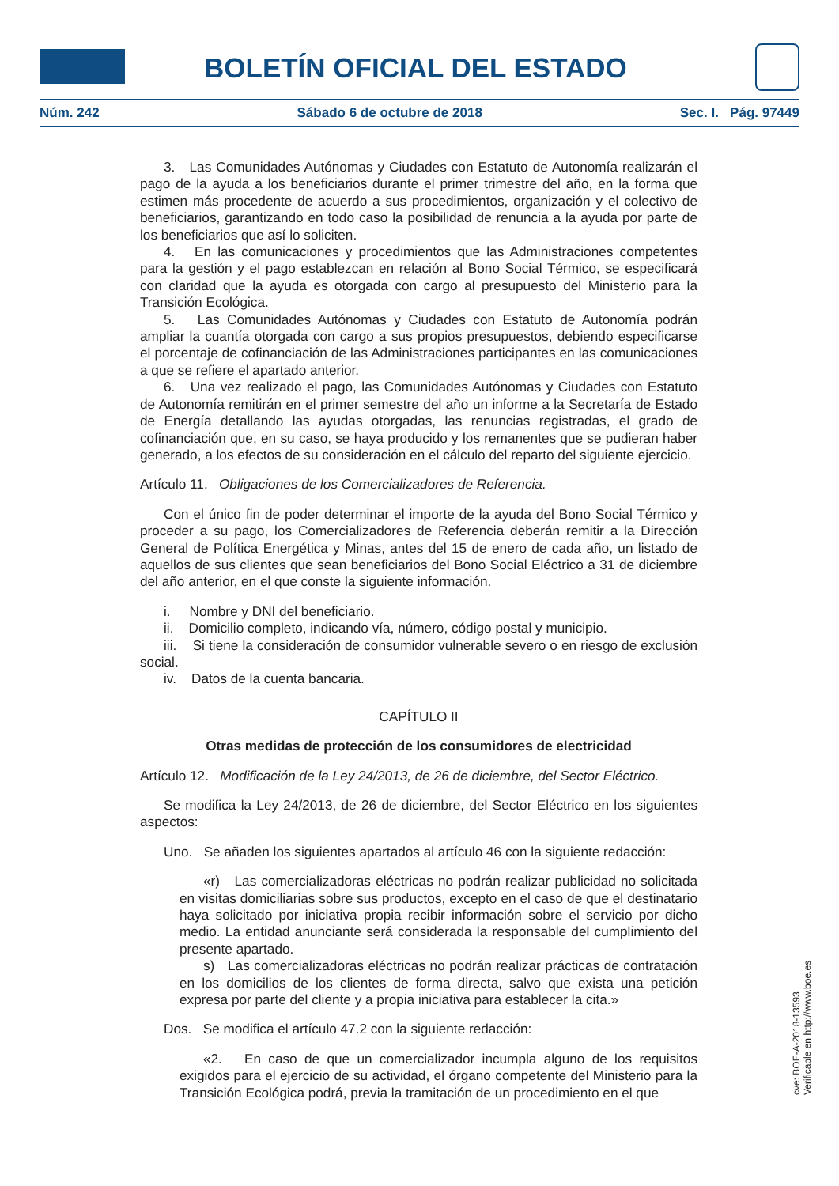BOLETÍN OFICIAL DEL ESTADO
Núm. 242 Sábado 6 de octubre de 2018 Sec. I. Pág. 97449
3. Las Comunidades Autónomas y Ciudades con Estatuto de Autonomía realizarán el pago de la ayuda a los beneficiarios durante el primer trimestre del año, en la forma que estimen más procedente de acuerdo a sus procedimientos, organización y el colectivo de beneficiarios, garantizando en todo caso la posibilidad de renuncia a la ayuda por parte de los beneficiarios que así lo soliciten.
4. En las comunicaciones y procedimientos que las Administraciones competentes para la gestión y el pago establezcan en relación al Bono Social Térmico, se especificará con claridad que la ayuda es otorgada con cargo al presupuesto del Ministerio para la Transición Ecológica.
5. Las Comunidades Autónomas y Ciudades con Estatuto de Autonomía podrán ampliar la cuantía otorgada con cargo a sus propios presupuestos, debiendo especificarse el porcentaje de cofinanciación de las Administraciones participantes en las comunicaciones a que se refiere el apartado anterior.
6. Una vez realizado el pago, las Comunidades Autónomas y Ciudades con Estatuto de Autonomía remitirán en el primer semestre del año un informe a la Secretaría de Estado de Energía detallando las ayudas otorgadas, las renuncias registradas, el grado de cofinanciación que, en su caso, se haya producido y los remanentes que se pudieran haber generado, a los efectos de su consideración en el cálculo del reparto del siguiente ejercicio.
Artículo 11. Obligaciones de los Comercializadores de Referencia.
Con el único fin de poder determinar el importe de la ayuda del Bono Social Térmico y proceder a su pago, los Comercializadores de Referencia deberán remitir a la Dirección General de Política Energética y Minas, antes del 15 de enero de cada año, un listado de aquellos de sus clientes que sean beneficiarios del Bono Social Eléctrico a 31 de diciembre del año anterior, en el que conste la siguiente información.
i. Nombre y DNI del beneficiario.
ii. Domicilio completo, indicando vía, número, código postal y municipio.
iii. Si tiene la consideración de consumidor vulnerable severo o en riesgo de exclusión social.
iv. Datos de la cuenta bancaria.
CAPÍTULO II
Otras medidas de protección de los consumidores de electricidad
Artículo 12. Modificación de la Ley 24/2013, de 26 de diciembre, del Sector Eléctrico.
Se modifica la Ley 24/2013, de 26 de diciembre, del Sector Eléctrico en los siguientes aspectos:
Uno. Se añaden los siguientes apartados al artículo 46 con la siguiente redacción:
«r) Las comercializadoras eléctricas no podrán realizar publicidad no solicitada en visitas domiciliarias sobre sus productos, excepto en el caso de que el destinatario haya solicitado por iniciativa propia recibir información sobre el servicio por dicho medio. La entidad anunciante será considerada la responsable del cumplimiento del presente apartado.
s) Las comercializadoras eléctricas no podrán realizar prácticas de contratación en los domicilios de los clientes de forma directa, salvo que exista una petición expresa por parte del cliente y a propia iniciativa para establecer la cita.»
Dos. Se modifica el artículo 47.2 con la siguiente redacción:
«2. En caso de que un comercializador incumpla alguno de los requisitos exigidos para el ejercicio de su actividad, el órgano competente del Ministerio para la Transición Ecológica podrá, previa la tramitación de un procedimiento en el que
cve: BOE-A-2018-13593
Verificable en http://www.boe.es